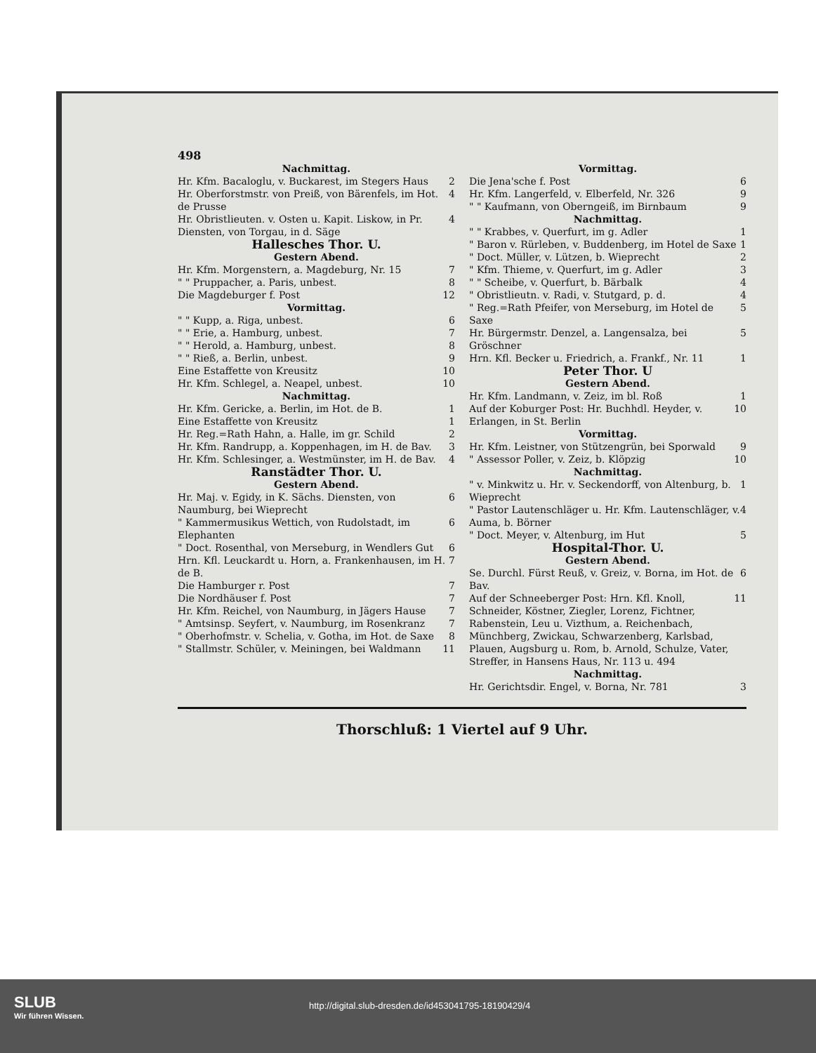498
Nachmittag.
Hr. Kfm. Bacaloglu, v. Buckarest, im Stegers Haus 2
Hr. Oberforstmstr. von Preiß, von Bärenfels, im Hot. de Prusse 4
Hr. Obristlieuten. v. Osten u. Kapit. Liskow, in Pr. Diensten, von Torgau, in d. Säge 4
Hallesches Thor. U.
Gestern Abend.
Hr. Kfm. Morgenstern, a. Magdeburg, Nr. 15 7
" " Pruppacher, a. Paris, unbest. 8
Die Magdeburger f. Post 12
Vormittag.
" " Kupp, a. Riga, unbest. 6
" " Erie, a. Hamburg, unbest. 7
" " Herold, a. Hamburg, unbest. 8
" " Rieß, a. Berlin, unbest. 9
Eine Estaffette von Kreusitz 10
Hr. Kfm. Schlegel, a. Neapel, unbest. 10
Nachmittag.
Hr. Kfm. Gericke, a. Berlin, im Hot. de B. 1
Eine Estaffette von Kreusitz 1
Hr. Reg.=Rath Hahn, a. Halle, im gr. Schild 2
Hr. Kfm. Randrupp, a. Koppenhagen, im H. de Bav. 3
Hr. Kfm. Schlesinger, a. Westmünster, im H. de Bav. 4
Ranstädter Thor. U.
Gestern Abend.
Hr. Maj. v. Egidy, in K. Sächs. Diensten, von Naumburg, bei Wieprecht 6
" Kammermusikus Wettich, von Rudolstadt, im Elephanten 6
" Doct. Rosenthal, von Merseburg, in Wendlers Gut 6
Hrn. Kfl. Leuckardt u. Horn, a. Frankenhausen, im H. de B. 7
Die Hamburger r. Post 7
Die Nordhäuser f. Post 7
Hr. Kfm. Reichel, von Naumburg, in Jägers Hause 7
" Amtsinsp. Seyfert, v. Naumburg, im Rosenkranz 7
" Oberhofmstr. v. Schelia, v. Gotha, im Hot. de Saxe 8
" Stallmstr. Schüler, v. Meiningen, bei Waldmann 11
Vormittag.
Die Jena'sche f. Post 6
Hr. Kfm. Langerfeld, v. Elberfeld, Nr. 326 9
" " Kaufmann, von Oberngeiß, im Birnbaum 9
Nachmittag.
" " Krabbes, v. Querfurt, im g. Adler 1
" Baron v. Rürleben, v. Buddenberg, im Hotel de Saxe 1
" Doct. Müller, v. Lützen, b. Wieprecht 2
" Kfm. Thieme, v. Querfurt, im g. Adler 3
" " Scheibe, v. Querfurt, b. Bärbalk 4
" Obristlieutn. v. Radi, v. Stutgard, p. d. 4
" Reg.=Rath Pfeifer, von Merseburg, im Hotel de Saxe 5
Hr. Bürgermstr. Denzel, a. Langensalza, bei Gröschner 5
Hrn. Kfl. Becker u. Friedrich, a. Frankf., Nr. 11 1
Peter Thor. U
Gestern Abend.
Hr. Kfm. Landmann, v. Zeiz, im bl. Roß 1
Auf der Koburger Post: Hr. Buchhdl. Heyder, v. Erlangen, in St. Berlin 10
Vormittag.
Hr. Kfm. Leistner, von Stützengrün, bei Sporwald 9
" Assessor Poller, v. Zeiz, b. Klöpzig 10
Nachmittag.
" v. Minkwitz u. Hr. v. Seckendorff, von Altenburg, b. Wieprecht 1
" Pastor Lautenschläger u. Hr. Kfm. Lautenschläger, v. Auma, b. Börner 4
" Doct. Meyer, v. Altenburg, im Hut 5
Hospital-Thor. U.
Gestern Abend.
Se. Durchl. Fürst Reuß, v. Greiz, v. Borna, im Hot. de Bav. 6
Auf der Schneeberger Post: Hrn. Kfl. Knoll, Schneider, Köstner, Ziegler, Lorenz, Fichtner, Rabenstein, Leu u. Vizthum, a. Reichenbach, Münchberg, Zwickau, Schwarzenberg, Karlsbad, Plauen, Augsburg u. Rom, b. Arnold, Schulze, Vater, Streffer, in Hansens Haus, Nr. 113 u. 494 11
Nachmittag.
Hr. Gerichtsdir. Engel, v. Borna, Nr. 781 3
Thorschluß: 1 Viertel auf 9 Uhr.
SLUB
Wir führen Wissen.
http://digital.slub-dresden.de/id453041795-18190429/4